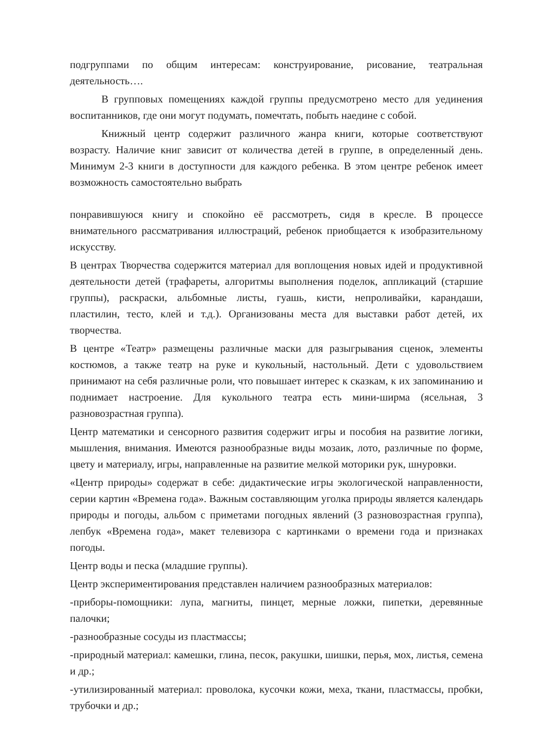подгруппами по общим интересам: конструирование, рисование, театральная деятельность….
В групповых помещениях каждой группы предусмотрено место для уединения воспитанников, где они могут подумать, помечтать, побыть наедине с собой.
Книжный центр содержит различного жанра книги, которые соответствуют возрасту. Наличие книг зависит от количества детей в группе, в определенный день. Минимум 2-3 книги в доступности для каждого ребенка. В этом центре ребенок имеет возможность самостоятельно выбрать
понравившуюся книгу и спокойно её рассмотреть, сидя в кресле. В процессе внимательного рассматривания иллюстраций, ребенок приобщается к изобразительному искусству.
В центрах Творчества содержится материал для воплощения новых идей и продуктивной деятельности детей (трафареты, алгоритмы выполнения поделок, аппликаций (старшие группы), раскраски, альбомные листы, гуашь, кисти, непроливайки, карандаши, пластилин, тесто, клей и т.д.). Организованы места для выставки работ детей, их творчества.
В центре «Театр» размещены различные маски для разыгрывания сценок, элементы костюмов, а также театр на руке и кукольный, настольный. Дети с удовольствием принимают на себя различные роли, что повышает интерес к сказкам, к их запоминанию и поднимает настроение. Для кукольного театра есть мини-ширма (ясельная, 3 разновозрастная группа).
Центр математики и сенсорного развития содержит игры и пособия на развитие логики, мышления, внимания. Имеются разнообразные виды мозаик, лото, различные по форме, цвету и материалу, игры, направленные на развитие мелкой моторики рук, шнуровки.
«Центр природы» содержат в себе: дидактические игры экологической направленности, серии картин «Времена года». Важным составляющим уголка природы является календарь природы и погоды, альбом с приметами погодных явлений (3 разновозрастная группа), лепбук «Времена года», макет телевизора с картинками о времени года и признаках погоды.
Центр воды и песка (младшие группы).
Центр экспериментирования представлен наличием разнообразных материалов:
-приборы-помощники: лупа, магниты, пинцет, мерные ложки, пипетки, деревянные палочки;
-разнообразные сосуды из пластмассы;
-природный материал: камешки, глина, песок, ракушки, шишки, перья, мох, листья, семена и др.;
-утилизированный материал: проволока, кусочки кожи, меха, ткани, пластмассы, пробки, трубочки и др.;